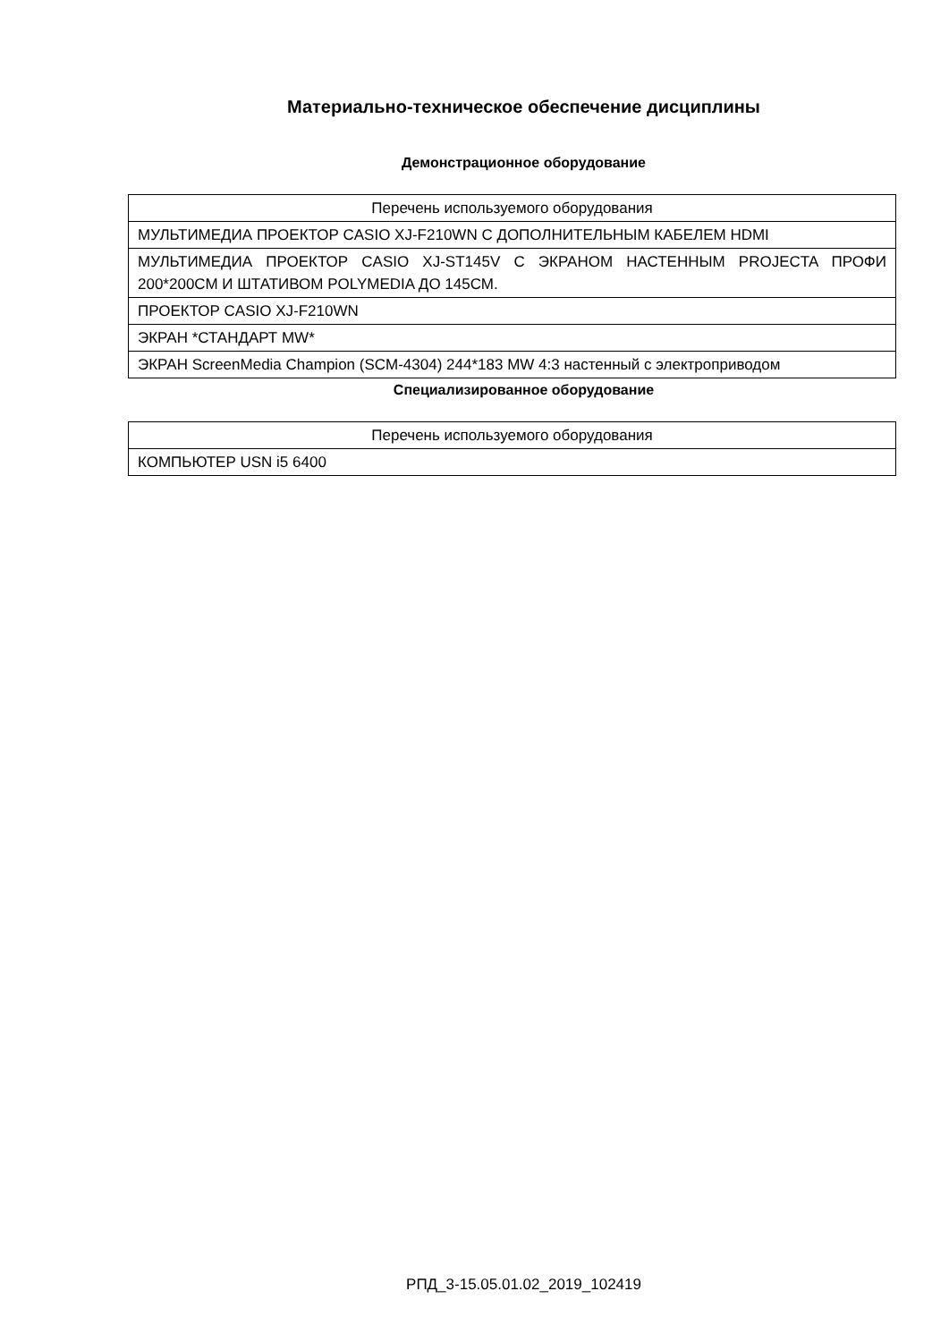Материально-техническое обеспечение дисциплины
Демонстрационное оборудование
| Перечень используемого оборудования |
| МУЛЬТИМЕДИА ПРОЕКТОР CASIO XJ-F210WN С ДОПОЛНИТЕЛЬНЫМ КАБЕЛЕМ HDMI |
| МУЛЬТИМЕДИА ПРОЕКТОР CASIO XJ-ST145V С ЭКРАНОМ НАСТЕННЫМ PROJECTA ПРОФИ 200*200СМ И ШТАТИВОМ POLYMEDIA ДО 145СМ. |
| ПРОЕКТОР CASIO XJ-F210WN |
| ЭКРАН *СТАНДАРТ MW* |
| ЭКРАН ScreenMedia Champion (SCM-4304) 244*183 MW 4:3 настенный с электроприводом |
Специализированное оборудование
| Перечень используемого оборудования |
| КОМПЬЮТЕР USN i5 6400 |
РПД_3-15.05.01.02_2019_102419